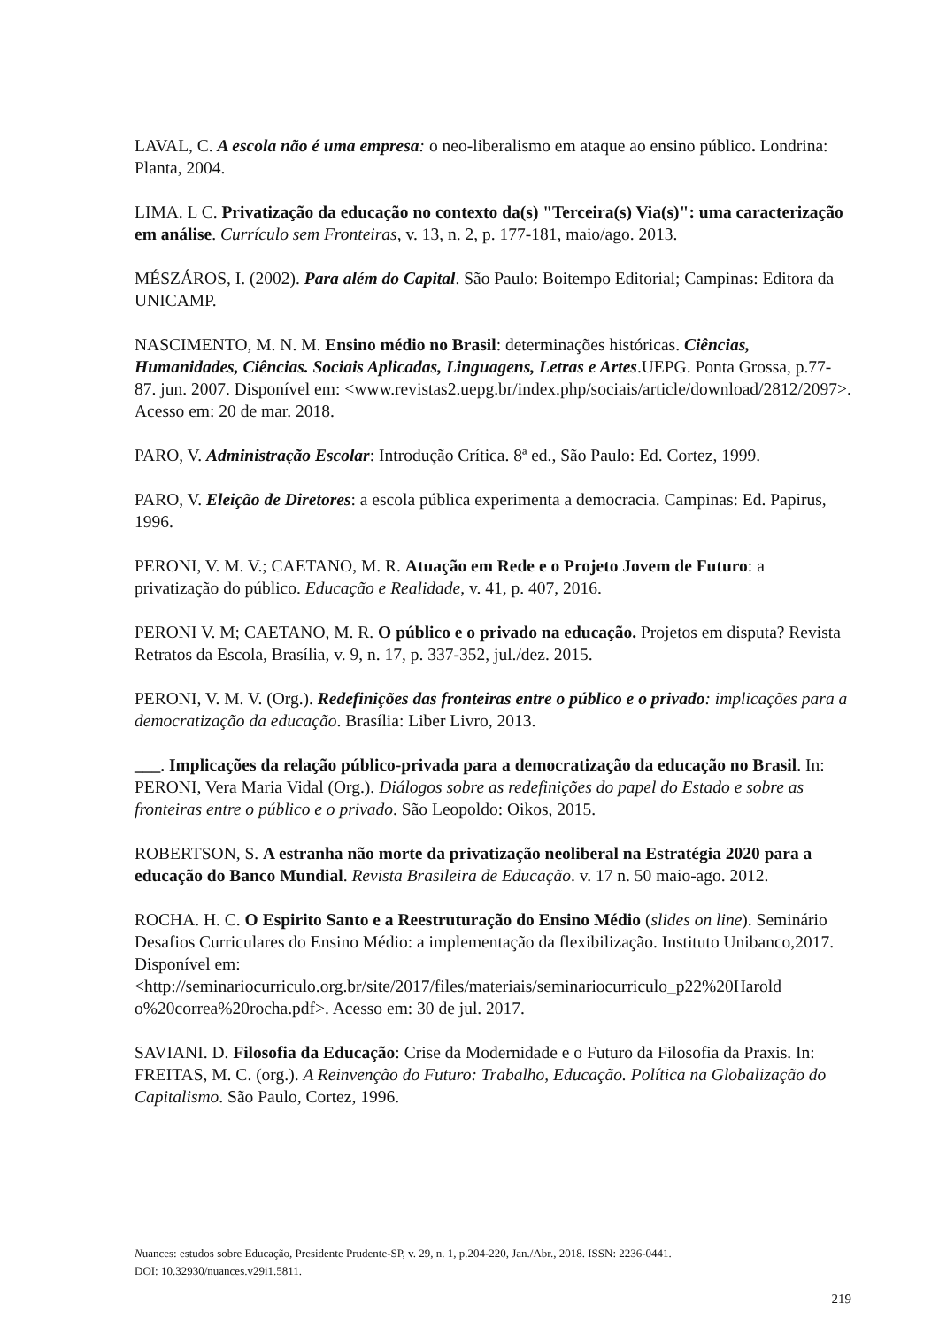LAVAL, C. A escola não é uma empresa: o neo-liberalismo em ataque ao ensino público. Londrina: Planta, 2004.
LIMA. L C. Privatização da educação no contexto da(s) "Terceira(s) Via(s)": uma caracterização em análise. Currículo sem Fronteiras, v. 13, n. 2, p. 177-181, maio/ago. 2013.
MÉSZÁROS, I. (2002). Para além do Capital. São Paulo: Boitempo Editorial; Campinas: Editora da UNICAMP.
NASCIMENTO, M. N. M. Ensino médio no Brasil: determinações históricas. Ciências, Humanidades, Ciências. Sociais Aplicadas, Linguagens, Letras e Artes.UEPG. Ponta Grossa, p.77-87. jun. 2007. Disponível em: <www.revistas2.uepg.br/index.php/sociais/article/download/2812/2097>. Acesso em: 20 de mar. 2018.
PARO, V. Administração Escolar: Introdução Crítica. 8ª ed., São Paulo: Ed. Cortez, 1999.
PARO, V. Eleição de Diretores: a escola pública experimenta a democracia. Campinas: Ed. Papirus, 1996.
PERONI, V. M. V.; CAETANO, M. R. Atuação em Rede e o Projeto Jovem de Futuro: a privatização do público. Educação e Realidade, v. 41, p. 407, 2016.
PERONI V. M; CAETANO, M. R. O público e o privado na educação. Projetos em disputa? Revista Retratos da Escola, Brasília, v. 9, n. 17, p. 337-352, jul./dez. 2015.
PERONI, V. M. V. (Org.). Redefinições das fronteiras entre o público e o privado: implicações para a democratização da educação. Brasília: Liber Livro, 2013.
___. Implicações da relação público-privada para a democratização da educação no Brasil. In: PERONI, Vera Maria Vidal (Org.). Diálogos sobre as redefinições do papel do Estado e sobre as fronteiras entre o público e o privado. São Leopoldo: Oikos, 2015.
ROBERTSON, S. A estranha não morte da privatização neoliberal na Estratégia 2020 para a educação do Banco Mundial. Revista Brasileira de Educação. v. 17 n. 50 maio-ago. 2012.
ROCHA. H. C. O Espirito Santo e a Reestruturação do Ensino Médio (slides on line). Seminário Desafios Curriculares do Ensino Médio: a implementação da flexibilização. Instituto Unibanco,2017. Disponível em: <http://seminariocurriculo.org.br/site/2017/files/materiais/seminariocurriculo_p22%20Harold o%20correa%20rocha.pdf>. Acesso em: 30 de jul. 2017.
SAVIANI. D. Filosofia da Educação: Crise da Modernidade e o Futuro da Filosofia da Praxis. In: FREITAS, M. C. (org.). A Reinvenção do Futuro: Trabalho, Educação. Política na Globalização do Capitalismo. São Paulo, Cortez, 1996.
Nuances: estudos sobre Educação, Presidente Prudente-SP, v. 29, n. 1, p.204-220, Jan./Abr., 2018. ISSN: 2236-0441.
DOI: 10.32930/nuances.v29i1.5811.
219